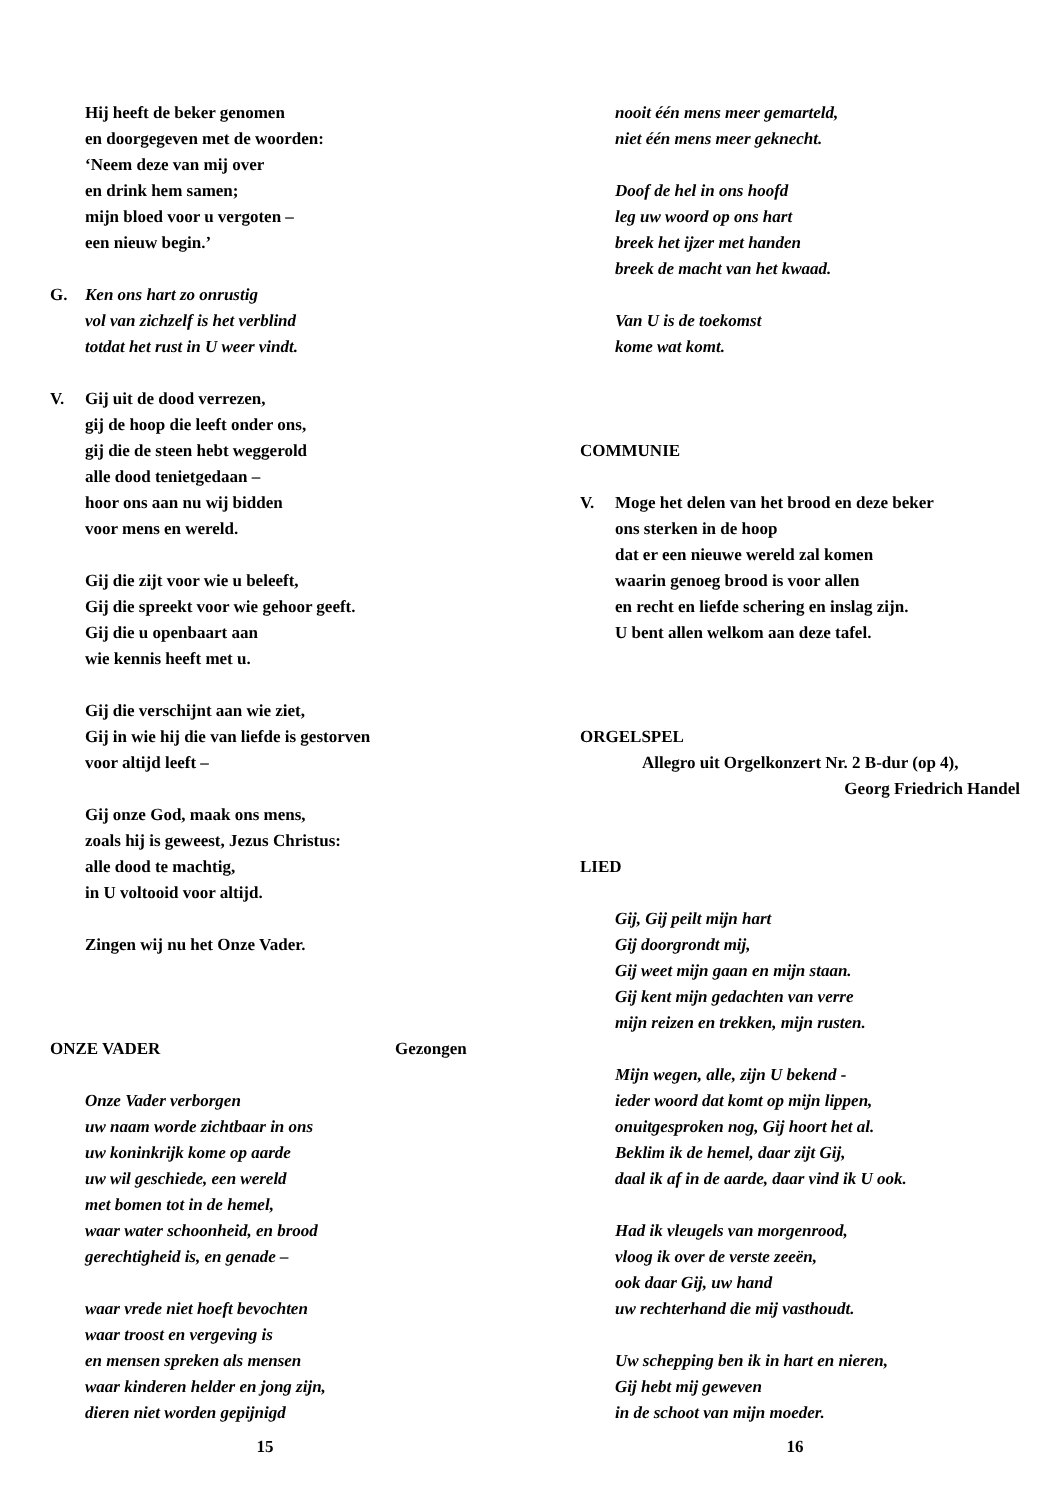Hij heeft de beker genomen
en doorgegeven met de woorden:
‘Neem deze van mij over
en drink hem samen;
mijn bloed voor u vergoten –
een nieuw begin.’
G. Ken ons hart zo onrustig
vol van zichzelf is het verblind
totdat het rust in U weer vindt.
V. Gij uit de dood verrezen,
gij de hoop die leeft onder ons,
gij die de steen hebt weggerold
alle dood tenietgedaan –
hoor ons aan nu wij bidden
voor mens en wereld.
Gij die zijt voor wie u beleeft,
Gij die spreekt voor wie gehoor geeft.
Gij die u openbaart aan
wie kennis heeft met u.
Gij die verschijnt aan wie ziet,
Gij in wie hij die van liefde is gestorven
voor altijd leeft –
Gij onze God, maak ons mens,
zoals hij is geweest, Jezus Christus:
alle dood te machtig,
in U voltooid voor altijd.
Zingen wij nu het Onze Vader.
ONZE VADER Gezongen
Onze Vader verborgen
uw naam worde zichtbaar in ons
uw koninkrijk kome op aarde
uw wil geschiede, een wereld
met bomen tot in de hemel,
waar water schoonheid, en brood
gerechtigheid is, en genade –
waar vrede niet hoeft bevochten
waar troost en vergeving is
en mensen spreken als mensen
waar kinderen helder en jong zijn,
dieren niet worden gepijnigd
15
nooit één mens meer gemarteld,
niet één mens meer geknecht.
Doof de hel in ons hoofd
leg uw woord op ons hart
breek het ijzer met handen
breek de macht van het kwaad.
Van U is de toekomst
kome wat komt.
COMMUNIE
V. Moge het delen van het brood en deze beker
ons sterken in de hoop
dat er een nieuwe wereld zal komen
waarin genoeg brood is voor allen
en recht en liefde schering en inslag zijn.
U bent allen welkom aan deze tafel.
ORGELSPEL
Allegro uit Orgelkonzert Nr. 2 B-dur (op 4),
Georg Friedrich Handel
LIED
Gij, Gij peilt mijn hart
Gij doorgrondt mij,
Gij weet mijn gaan en mijn staan.
Gij kent mijn gedachten van verre
mijn reizen en trekken, mijn rusten.
Mijn wegen, alle, zijn U bekend -
ieder woord dat komt op mijn lippen,
onuitgesproken nog, Gij hoort het al.
Beklim ik de hemel, daar zijt Gij,
daal ik af in de aarde, daar vind ik U ook.
Had ik vleugels van morgenrood,
vloog ik over de verste zeeën,
ook daar Gij, uw hand
uw rechterhand die mij vasthoudt.
Uw schepping ben ik in hart en nieren,
Gij hebt mij geweven
in de schoot van mijn moeder.
16